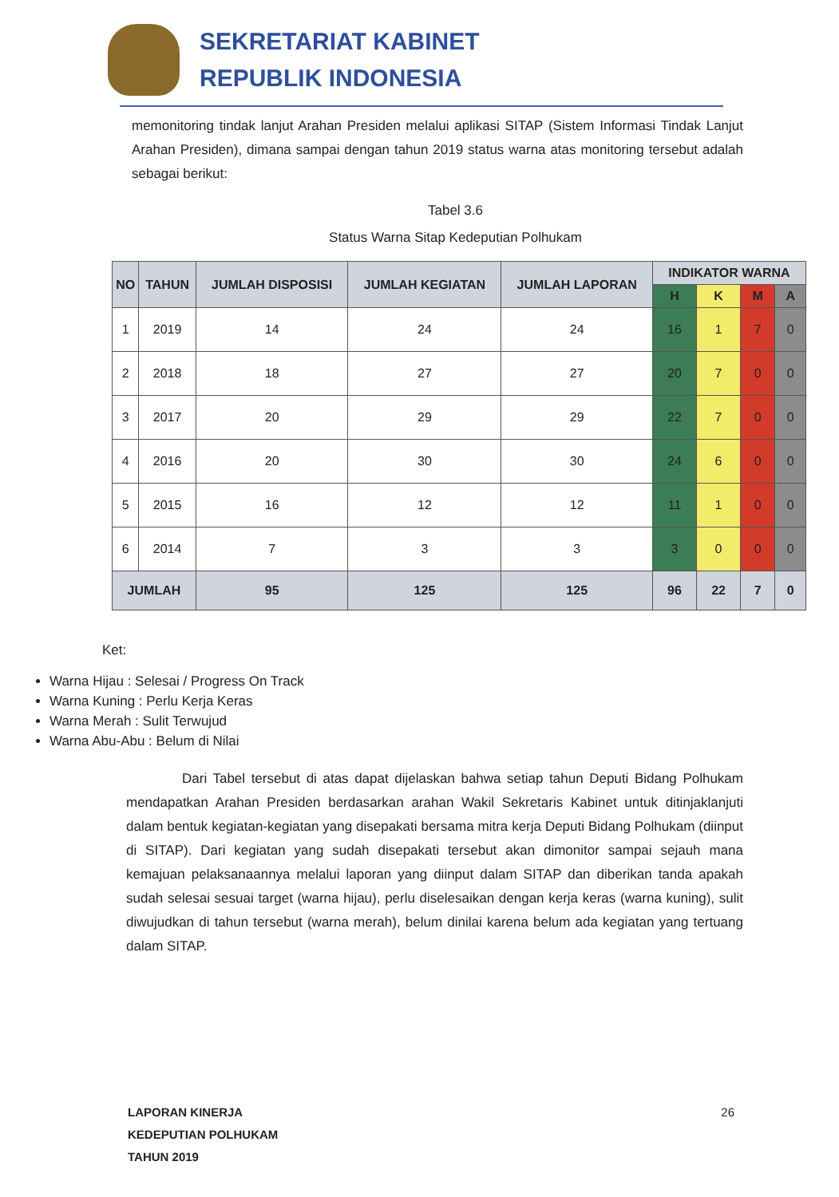SEKRETARIAT KABINET
REPUBLIK INDONESIA
memonitoring tindak lanjut Arahan Presiden melalui aplikasi SITAP (Sistem Informasi Tindak Lanjut Arahan Presiden), dimana sampai dengan tahun 2019 status warna atas monitoring tersebut adalah sebagai berikut:
Tabel 3.6
Status Warna Sitap Kedeputian Polhukam
| NO | TAHUN | JUMLAH DISPOSISI | JUMLAH KEGIATAN | JUMLAH LAPORAN | INDIKATOR WARNA | | | |
| --- | --- | --- | --- | --- | --- | --- | --- | --- |
| | | | | | H | K | M | A |
| 1 | 2019 | 14 | 24 | 24 | 16 | 1 | 7 | 0 |
| 2 | 2018 | 18 | 27 | 27 | 20 | 7 | 0 | 0 |
| 3 | 2017 | 20 | 29 | 29 | 22 | 7 | 0 | 0 |
| 4 | 2016 | 20 | 30 | 30 | 24 | 6 | 0 | 0 |
| 5 | 2015 | 16 | 12 | 12 | 11 | 1 | 0 | 0 |
| 6 | 2014 | 7 | 3 | 3 | 3 | 0 | 0 | 0 |
| JUMLAH | | 95 | 125 | 125 | 96 | 22 | 7 | 0 |
Ket:
Warna Hijau : Selesai / Progress On Track
Warna Kuning : Perlu Kerja Keras
Warna Merah : Sulit Terwujud
Warna Abu-Abu : Belum di Nilai
Dari Tabel tersebut di atas dapat dijelaskan bahwa setiap tahun Deputi Bidang Polhukam mendapatkan Arahan Presiden berdasarkan arahan Wakil Sekretaris Kabinet untuk ditinjaklanjuti dalam bentuk kegiatan-kegiatan yang disepakati bersama mitra kerja Deputi Bidang Polhukam (diinput di SITAP). Dari kegiatan yang sudah disepakati tersebut akan dimonitor sampai sejauh mana kemajuan pelaksanaannya melalui laporan yang diinput dalam SITAP dan diberikan tanda apakah sudah selesai sesuai target (warna hijau), perlu diselesaikan dengan kerja keras (warna kuning), sulit diwujudkan di tahun tersebut (warna merah), belum dinilai karena belum ada kegiatan yang tertuang dalam SITAP.
LAPORAN KINERJA
KEDEPUTIAN POLHUKAM
TAHUN 2019
26